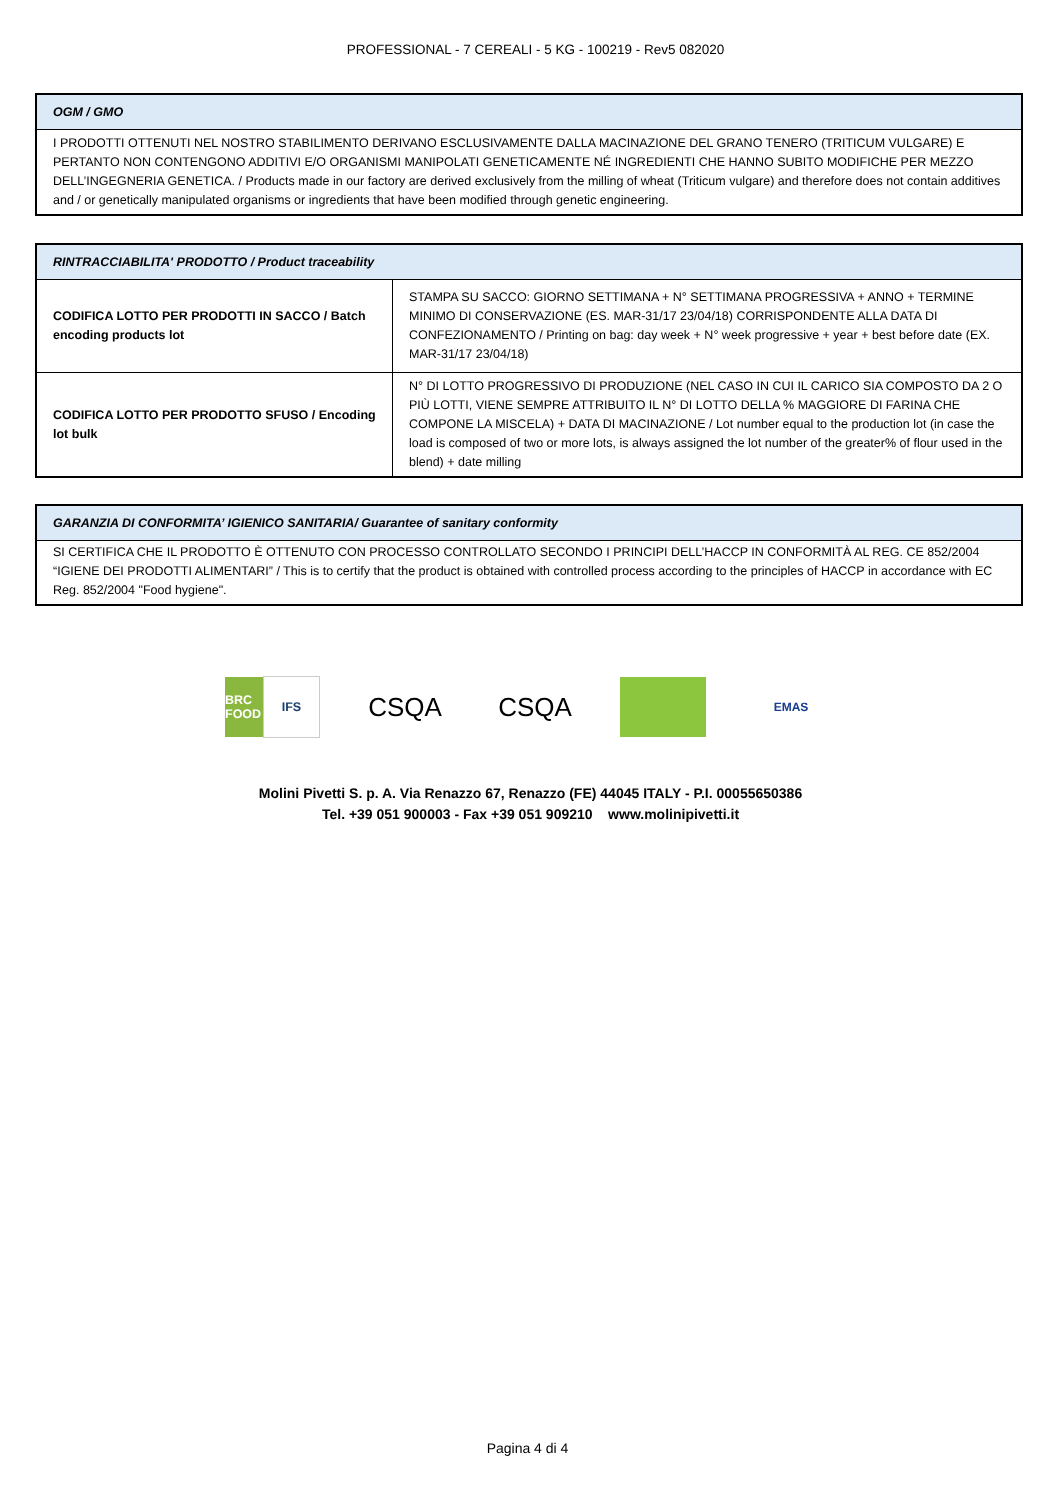PROFESSIONAL - 7 CEREALI - 5 KG - 100219 - Rev5 082020
| OGM / GMO |
| --- |
| I PRODOTTI OTTENUTI NEL NOSTRO STABILIMENTO DERIVANO ESCLUSIVAMENTE DALLA MACINAZIONE DEL GRANO TENERO (TRITICUM VULGARE) E PERTANTO NON CONTENGONO ADDITIVI E/O ORGANISMI MANIPOLATI GENETICAMENTE NÉ INGREDIENTI CHE HANNO SUBITO MODIFICHE PER MEZZO DELL’INGEGNERIA GENETICA. / Products made in our factory are derived exclusively from the milling of wheat (Triticum vulgare) and therefore does not contain additives and / or genetically manipulated organisms or ingredients that have been modified through genetic engineering. |
| RINTRACCIABILITA' PRODOTTO / Product traceability | |
| --- | --- |
| CODIFICA LOTTO PER PRODOTTI IN SACCO / Batch encoding products lot | STAMPA SU SACCO: GIORNO SETTIMANA + N° SETTIMANA PROGRESSIVA + ANNO + TERMINE MINIMO DI CONSERVAZIONE (ES. MAR-31/17 23/04/18) CORRISPONDENTE ALLA DATA DI CONFEZIONAMENTO / Printing on bag: day week + N° week progressive + year + best before date (EX. MAR-31/17 23/04/18) |
| CODIFICA LOTTO PER PRODOTTO SFUSO / Encoding lot bulk | N° DI LOTTO PROGRESSIVO DI PRODUZIONE (NEL CASO IN CUI IL CARICO SIA COMPOSTO DA 2 O PIÙ LOTTI, VIENE SEMPRE ATTRIBUITO IL N° DI LOTTO DELLA % MAGGIORE DI FARINA CHE COMPONE LA MISCELA) + DATA DI MACINAZIONE / Lot number equal to the production lot (in case the load is composed of two or more lots, is always assigned the lot number of the greater% of flour used in the blend) + date milling |
| GARANZIA DI CONFORMITA’ IGIENICO SANITARIA/ Guarantee of sanitary conformity |
| --- |
| SI CERTIFICA CHE IL PRODOTTO È OTTENUTO CON PROCESSO CONTROLLATO SECONDO I PRINCIPI DELL’HACCP IN CONFORMITÀ AL REG. CE 852/2004 “IGIENE DEI PRODOTTI ALIMENTARI” / This is to certify that the product is obtained with controlled process according to the principles of HACCP in accordance with EC Reg. 852/2004 "Food hygiene". |
BRC FOOD
IFS
CSQA CSQA
EMAS
Molini Pivetti S. p. A. Via Renazzo 67, Renazzo (FE) 44045 ITALY - P.I. 00055650386
Tel. +39 051 900003 - Fax +39 051 909210 www.molinipivetti.it
Pagina 4 di 4